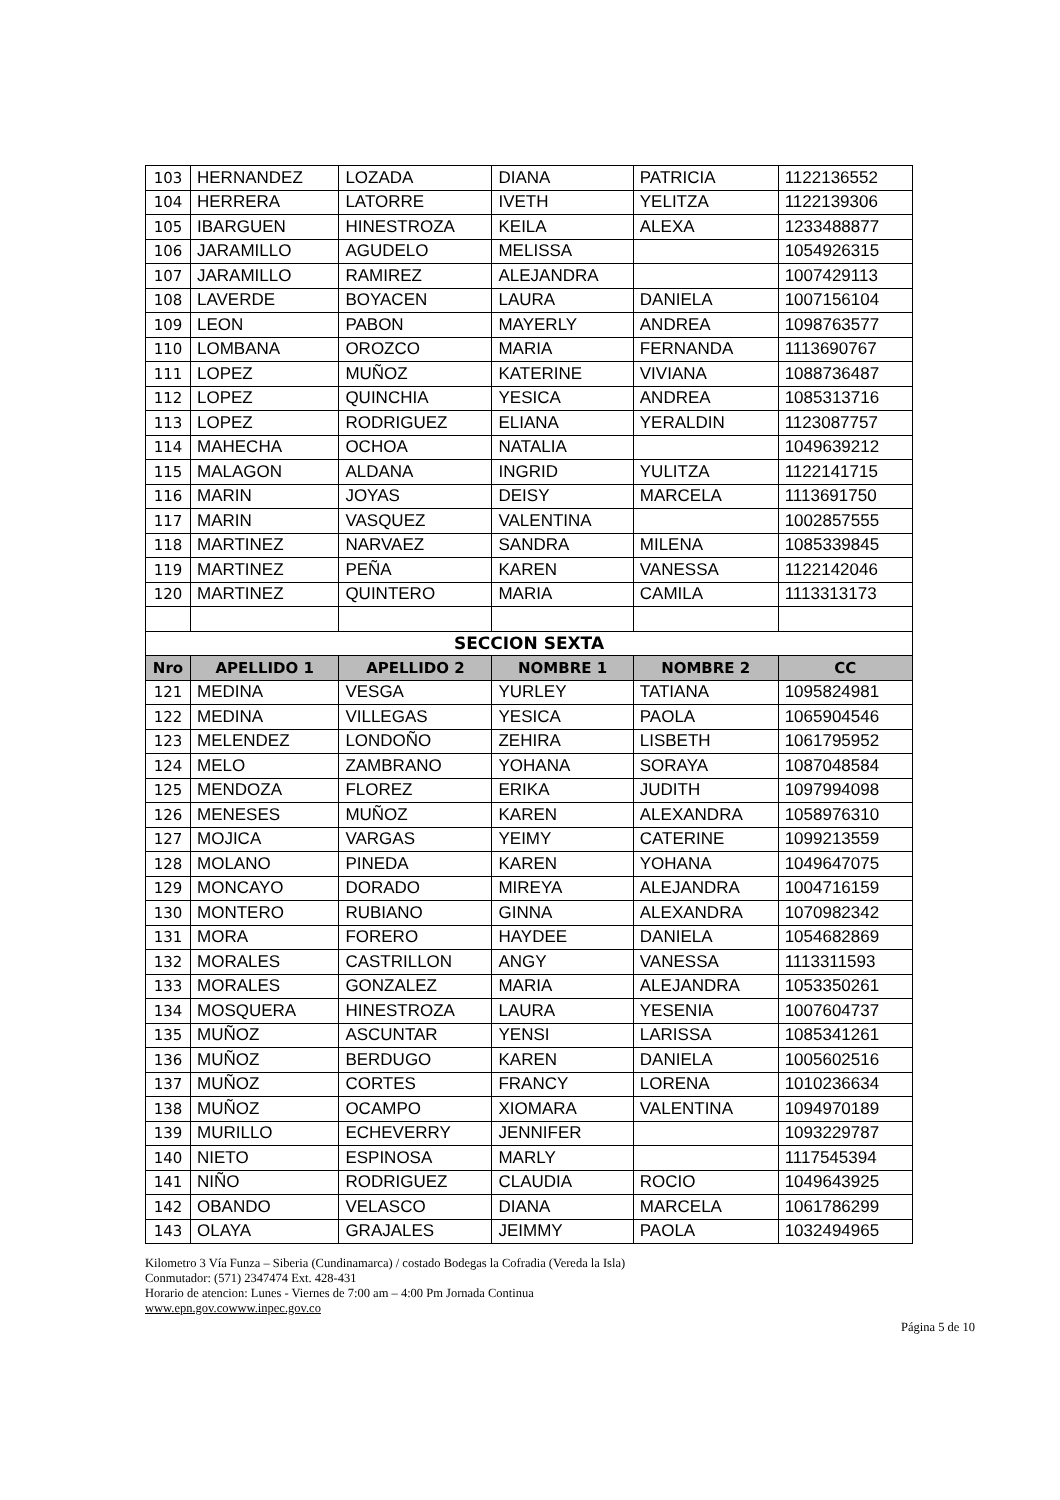| 103 | HERNANDEZ | LOZADA | DIANA | PATRICIA | 1122136552 |
| 104 | HERRERA | LATORRE | IVETH | YELITZA | 1122139306 |
| 105 | IBARGUEN | HINESTROZA | KEILA | ALEXA | 1233488877 |
| 106 | JARAMILLO | AGUDELO | MELISSA | | 1054926315 |
| 107 | JARAMILLO | RAMIREZ | ALEJANDRA | | 1007429113 |
| 108 | LAVERDE | BOYACEN | LAURA | DANIELA | 1007156104 |
| 109 | LEON | PABON | MAYERLY | ANDREA | 1098763577 |
| 110 | LOMBANA | OROZCO | MARIA | FERNANDA | 1113690767 |
| 111 | LOPEZ | MUÑOZ | KATERINE | VIVIANA | 1088736487 |
| 112 | LOPEZ | QUINCHIA | YESICA | ANDREA | 1085313716 |
| 113 | LOPEZ | RODRIGUEZ | ELIANA | YERALDIN | 1123087757 |
| 114 | MAHECHA | OCHOA | NATALIA | | 1049639212 |
| 115 | MALAGON | ALDANA | INGRID | YULITZA | 1122141715 |
| 116 | MARIN | JOYAS | DEISY | MARCELA | 1113691750 |
| 117 | MARIN | VASQUEZ | VALENTINA | | 1002857555 |
| 118 | MARTINEZ | NARVAEZ | SANDRA | MILENA | 1085339845 |
| 119 | MARTINEZ | PEÑA | KAREN | VANESSA | 1122142046 |
| 120 | MARTINEZ | QUINTERO | MARIA | CAMILA | 1113313173 |
| SECCION SEXTA | | | | | |
| Nro | APELLIDO 1 | APELLIDO 2 | NOMBRE 1 | NOMBRE 2 | CC |
| 121 | MEDINA | VESGA | YURLEY | TATIANA | 1095824981 |
| 122 | MEDINA | VILLEGAS | YESICA | PAOLA | 1065904546 |
| 123 | MELENDEZ | LONDOÑO | ZEHIRA | LISBETH | 1061795952 |
| 124 | MELO | ZAMBRANO | YOHANA | SORAYA | 1087048584 |
| 125 | MENDOZA | FLOREZ | ERIKA | JUDITH | 1097994098 |
| 126 | MENESES | MUÑOZ | KAREN | ALEXANDRA | 1058976310 |
| 127 | MOJICA | VARGAS | YEIMY | CATERINE | 1099213559 |
| 128 | MOLANO | PINEDA | KAREN | YOHANA | 1049647075 |
| 129 | MONCAYO | DORADO | MIREYA | ALEJANDRA | 1004716159 |
| 130 | MONTERO | RUBIANO | GINNA | ALEXANDRA | 1070982342 |
| 131 | MORA | FORERO | HAYDEE | DANIELA | 1054682869 |
| 132 | MORALES | CASTRILLON | ANGY | VANESSA | 1113311593 |
| 133 | MORALES | GONZALEZ | MARIA | ALEJANDRA | 1053350261 |
| 134 | MOSQUERA | HINESTROZA | LAURA | YESENIA | 1007604737 |
| 135 | MUÑOZ | ASCUNTAR | YENSI | LARISSA | 1085341261 |
| 136 | MUÑOZ | BERDUGO | KAREN | DANIELA | 1005602516 |
| 137 | MUÑOZ | CORTES | FRANCY | LORENA | 1010236634 |
| 138 | MUÑOZ | OCAMPO | XIOMARA | VALENTINA | 1094970189 |
| 139 | MURILLO | ECHEVERRY | JENNIFER | | 1093229787 |
| 140 | NIETO | ESPINOSA | MARLY | | 1117545394 |
| 141 | NIÑO | RODRIGUEZ | CLAUDIA | ROCIO | 1049643925 |
| 142 | OBANDO | VELASCO | DIANA | MARCELA | 1061786299 |
| 143 | OLAYA | GRAJALES | JEIMMY | PAOLA | 1032494965 |
Kilometro 3 Vía Funza – Siberia (Cundinamarca) / costado Bodegas la Cofradia (Vereda la Isla)
Conmutador: (571) 2347474 Ext. 428-431
Horario de atencion: Lunes - Viernes de 7:00 am – 4:00 Pm Jornada Continua
www.epn.gov.cowww.inpec.gov.co
Página 5 de 10